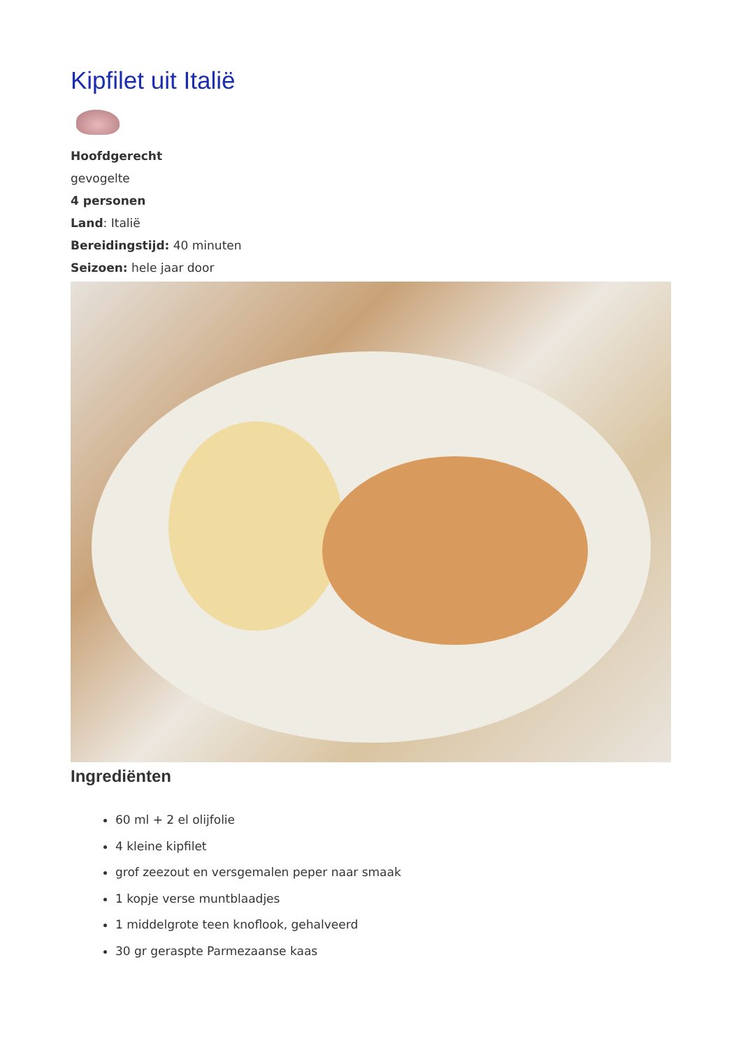Kipfilet uit Italië
Hoofdgerecht
gevogelte
4 personen
Land: Italië
Bereidingstijd: 40 minuten
Seizoen: hele jaar door
Ingrediënten
60 ml + 2 el olijfolie
4 kleine kipfilet
grof zeezout en versgemalen peper naar smaak
1 kopje verse muntblaadjes
1 middelgrote teen knoflook, gehalveerd
30 gr geraspte Parmezaanse kaas